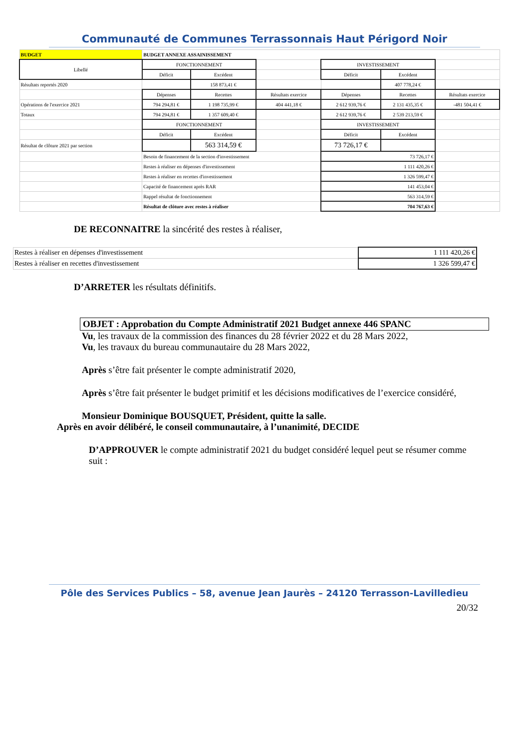Communauté de Communes Terrassonnais Haut Périgord Noir
| BUDGET | BUDGET ANNEXE ASSAINISSEMENT | | | | | |
| Libellé | FONCTIONNEMENT | | | INVESTISSEMENT | | |
| | Déficit | Excédent | | Déficit | Excédent | |
| Résultats reportés 2020 | | 158 873,41 € | | | 407 778,24 € | |
| | Dépenses | Recettes | Résultats exercice | Dépenses | Recettes | Résultats exercice |
| Opérations de l'exercice 2021 | 794 294,81 € | 1 198 735,99 € | 404 441,18 € | 2 612 939,76 € | 2 131 435,35 € | -481 504,41 € |
| Totaux | 794 294,81 € | 1 357 609,40 € | | 2 612 939,76 € | 2 539 213,59 € | |
| | FONCTIONNEMENT | | | INVESTISSEMENT | | |
| | Déficit | Excédent | | Déficit | Excédent | |
| Résultat de clôture 2021 par section | | 563 314,59 € | | 73 726,17 € | | |
| | Besoin de financement de la section d'investissement | | | 73 726,17 € | | |
| | Restes à réaliser en dépenses d'investissement | | | 1 111 420,26 € | | |
| | Restes à réaliser en recettes d'investissement | | | 1 326 599,47 € | | |
| | Capacité de financement après RAR | | | 141 453,04 € | | |
| | Rappel résultat de fonctionnement | | | 563 314,59 € | | |
| | Résultat de clôture avec restes à réaliser | | | 704 767,63 € | | |
DE RECONNAITRE la sincérité des restes à réaliser,
| Restes à réaliser en dépenses d'investissement | 1 111 420,26 € |
| Restes à réaliser en recettes d'investissement | 1 326 599,47 € |
D’ARRETER les résultats définitifs.
OBJET : Approbation du Compte Administratif 2021 Budget annexe 446 SPANC
Vu, les travaux de la commission des finances du 28 février 2022 et du 28 Mars 2022,
Vu, les travaux du bureau communautaire du 28 Mars 2022,
Après s’être fait présenter le compte administratif 2020,
Après s’être fait présenter le budget primitif et les décisions modificatives de l’exercice considéré,
Monsieur Dominique BOUSQUET, Président, quitte la salle.
Après en avoir délibéré, le conseil communautaire, à l’unanimité, DECIDE
D’APPROUVER le compte administratif 2021 du budget considéré lequel peut se résumer comme suit :
Pôle des Services Publics – 58, avenue Jean Jaurès – 24120 Terrasson-Lavilledieu
20/32